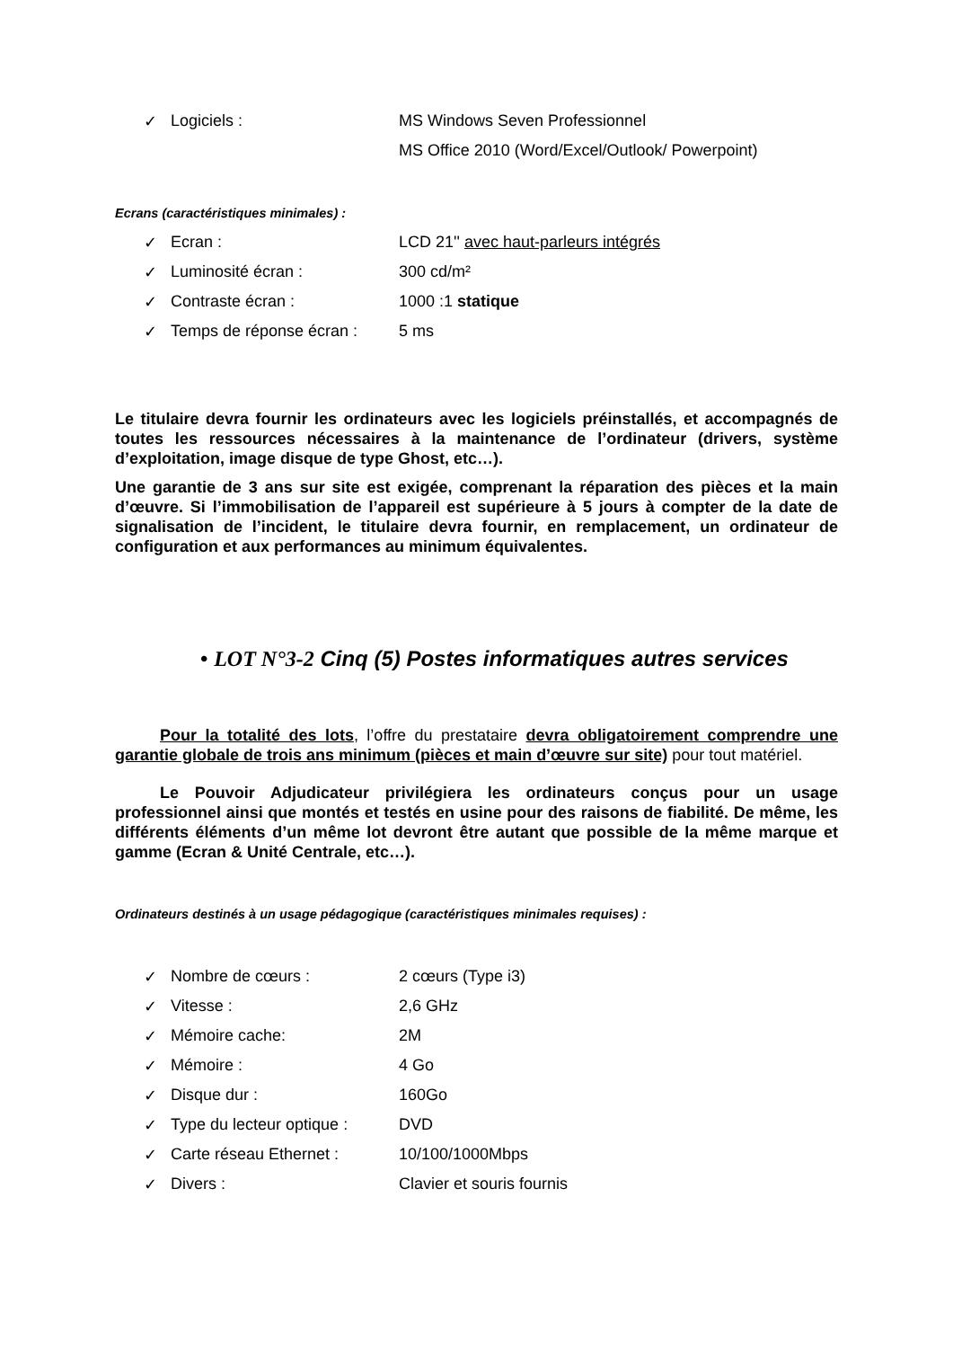✓ Logiciels : MS Windows Seven Professionnel
MS Office 2010 (Word/Excel/Outlook/ Powerpoint)
Ecrans (caractéristiques minimales) :
✓ Ecran : LCD 21'' avec haut-parleurs intégrés
✓ Luminosité écran : 300 cd/m²
✓ Contraste écran : 1000 :1 statique
✓ Temps de réponse écran : 5 ms
Le titulaire devra fournir les ordinateurs avec les logiciels préinstallés, et accompagnés de toutes les ressources nécessaires à la maintenance de l’ordinateur (drivers, système d’exploitation, image disque de type Ghost, etc…).
Une garantie de 3 ans sur site est exigée, comprenant la réparation des pièces et la main d’œuvre. Si l’immobilisation de l’appareil est supérieure à 5 jours à compter de la date de signalisation de l’incident, le titulaire devra fournir, en remplacement, un ordinateur de configuration et aux performances au minimum équivalentes.
• LOT N°3-2 Cinq (5) Postes informatiques autres services
Pour la totalité des lots, l’offre du prestataire devra obligatoirement comprendre une garantie globale de trois ans minimum (pièces et main d’œuvre sur site) pour tout matériel.
Le Pouvoir Adjudicateur privilégiera les ordinateurs conçus pour un usage professionnel ainsi que montés et testés en usine pour des raisons de fiabilité. De même, les différents éléments d’un même lot devront être autant que possible de la même marque et gamme (Ecran & Unité Centrale, etc…).
Ordinateurs destinés à un usage pédagogique (caractéristiques minimales requises) :
✓ Nombre de cœurs : 2 cœurs (Type i3)
✓ Vitesse : 2,6 GHz
✓ Mémoire cache: 2M
✓ Mémoire : 4 Go
✓ Disque dur : 160Go
✓ Type du lecteur optique : DVD
✓ Carte réseau Ethernet : 10/100/1000Mbps
✓ Divers : Clavier et souris fournis